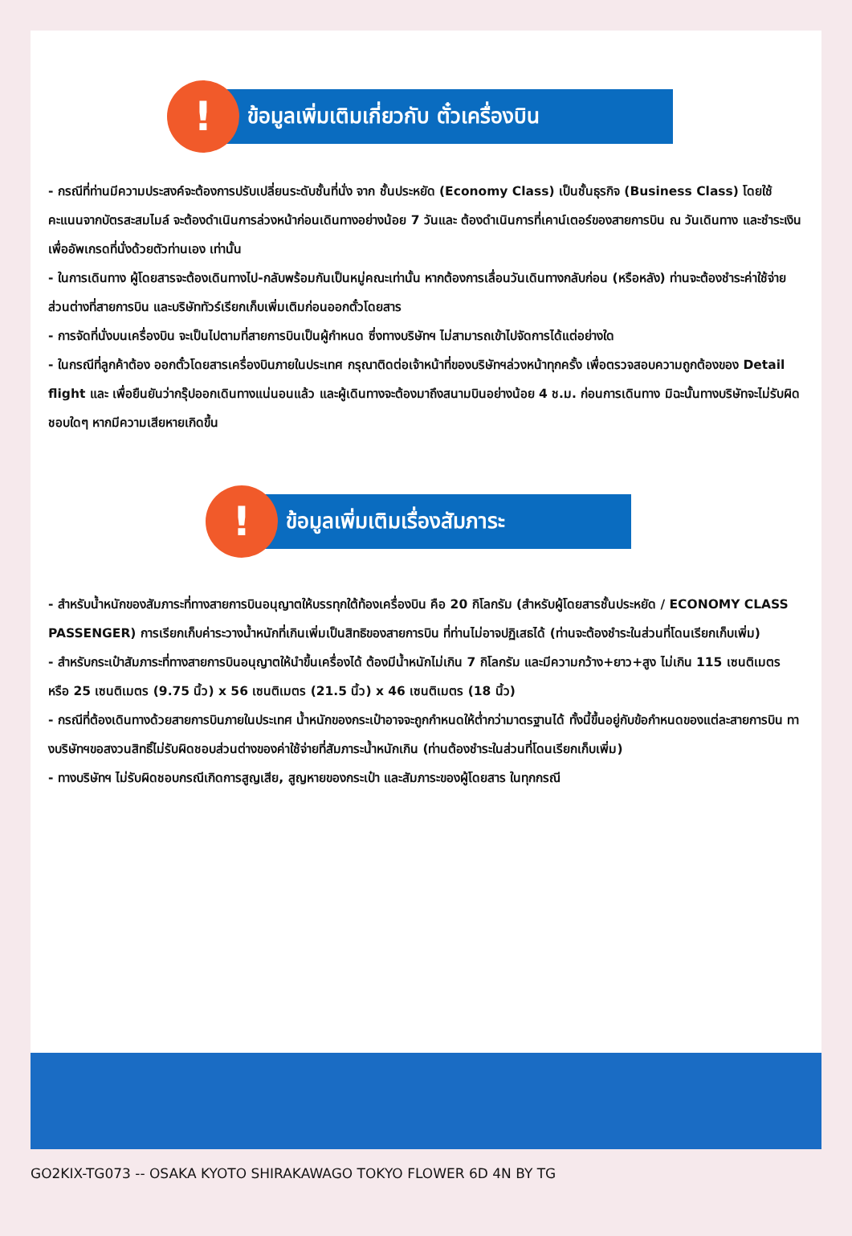!
ข้อมูลเพิ่มเติมเกี่ยวกับ ตั๋วเครื่องบิน
- กรณีที่ท่านมีความประสงค์จะต้องการปรับเปลี่ยนระดับชั้นที่นั่ง จาก ชั้นประหยัด (Economy Class) เป็นชั้นธุรกิจ (Business Class) โดยใช้คะแนนจากบัตรสะสมไมล์ จะต้องดำเนินการล่วงหน้าก่อนเดินทางอย่างน้อย 7 วันและ ต้องดำเนินการที่เคาน์เตอร์ของสายการบิน ณ วันเดินทาง และชำระเงินเพื่ออัพเกรดที่นั่งด้วยตัวท่านเอง เท่านั้น
- ในการเดินทาง ผู้โดยสารจะต้องเดินทางไป-กลับพร้อมกันเป็นหมู่คณะเท่านั้น หากต้องการเลื่อนวันเดินทางกลับก่อน (หรือหลัง) ท่านจะต้องชำระค่าใช้จ่ายส่วนต่างที่สายการบิน และบริษัททัวร์เรียกเก็บเพิ่มเติมก่อนออกตั๋วโดยสาร
- การจัดที่นั่งบนเครื่องบิน จะเป็นไปตามที่สายการบินเป็นผู้กำหนด ซึ่งทางบริษัทฯ ไม่สามารถเข้าไปจัดการได้แต่อย่างใด
- ในกรณีที่ลูกค้าต้อง ออกตั๋วโดยสารเครื่องบินภายในประเทศ กรุณาติดต่อเจ้าหน้าที่ของบริษัทฯล่วงหน้าทุกครั้ง เพื่อตรวจสอบความถูกต้องของ Detail flight และ เพื่อยืนยันว่ากรุ๊ปออกเดินทางแน่นอนแล้ว และผู้เดินทางจะต้องมาถึงสนามบินอย่างน้อย 4 ช.ม. ก่อนการเดินทาง มิฉะนั้นทางบริษัทจะไม่รับผิดชอบใดๆ หากมีความเสียหายเกิดขึ้น
!
ข้อมูลเพิ่มเติมเรื่องสัมภาระ
- สำหรับน้ำหนักของสัมภาระที่ทางสายการบินอนุญาตให้บรรทุกใต้ท้องเครื่องบิน คือ 20 กิโลกรัม (สำหรับผู้โดยสารชั้นประหยัด / ECONOMY CLASS PASSENGER) การเรียกเก็บค่าระวางน้ำหนักที่เกินเพิ่มเป็นสิทธิของสายการบิน ที่ท่านไม่อาจปฏิเสธได้ (ท่านจะต้องชำระในส่วนที่โดนเรียกเก็บเพิ่ม)
- สำหรับกระเป๋าสัมภาระที่ทางสายการบินอนุญาตให้นำขึ้นเครื่องได้ ต้องมีน้ำหนักไม่เกิน 7 กิโลกรัม และมีความกว้าง+ยาว+สูง ไม่เกิน 115 เซนติเมตร หรือ 25 เซนติเมตร (9.75 นิ้ว) x 56 เซนติเมตร (21.5 นิ้ว) x 46 เซนติเมตร (18 นิ้ว)
- กรณีที่ต้องเดินทางด้วยสายการบินภายในประเทศ น้ำหนักของกระเป๋าอาจจะถูกกำหนดให้ต่ำกว่ามาตรฐานได้ ทั้งนี้ขึ้นอยู่กับข้อกำหนดของแต่ละสายการบิน ทางบริษัทฯขอสงวนสิทธิ์ไม่รับผิดชอบส่วนต่างของค่าใช้จ่ายที่สัมภาระน้ำหนักเกิน (ท่านต้องชำระในส่วนที่โดนเรียกเก็บเพิ่ม)
- ทางบริษัทฯ ไม่รับผิดชอบกรณีเกิดการสูญเสีย, สูญหายของกระเป๋า และสัมภาระของผู้โดยสาร ในทุกกรณี
GO2KIX-TG073 -- OSAKA KYOTO SHIRAKAWAGO TOKYO FLOWER 6D 4N BY TG